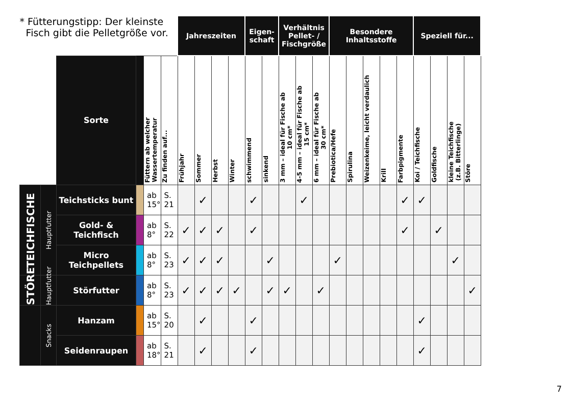| * Fütterungstipp: Der kleinste Fisch gibt die Pelletgröße vor. | | | | | | Jahreszeiten | | | | Eigen- schaft | | Verhältnis Pellet- / Fischgröße | | | Besondere Inhaltsstoffe | | | | | Speziell für... | | | |
| --- | --- | --- | --- | --- | --- | --- | --- | --- | --- | --- | --- | --- | --- | --- | --- | --- | --- | --- | --- | --- | --- | --- | --- |
| | | Sorte | | Füttern ab welcher Wassertemperatur | Zu finden auf... | Frühjahr | Sommer | Herbst | Winter | schwimmend | sinkend | 3 mm – ideal für Fische ab 10 cm* | 4-5 mm – ideal für Fische ab 15 cm* | 6 mm – ideal für Fische ab 30 cm* | Prebiotica/Hefe | Spirulina | Weizenkeime, leicht verdaulich | Krill | Farbpigmente | Koi / Teichfische | Goldfische | kleine Teichfische (z.B. Bitterlinge) | Störe |
| TEICHFISCHE | Hauptfutter | Teichsticks bunt | | ab 15° | S. 21 | | ✓ | | | ✓ | | | ✓ | | | | | | ✓ | ✓ | | | |
| | | Gold- & Teichfisch | | ab 8° | S. 22 | ✓ | ✓ | ✓ | | ✓ | | | | | | | | | ✓ | | ✓ | | |
| | | Micro Teichpellets | | ab 8° | S. 23 | ✓ | ✓ | ✓ | | | ✓ | | | | ✓ | | | | | | | ✓ | |
| STÖRE | Hauptfutter | Störfutter | | ab 8° | S. 23 | ✓ | ✓ | ✓ | ✓ | | ✓ | ✓ | | ✓ | | | | | | | | | ✓ |
| | Snacks | Hanzam | | ab 15° | S. 20 | | ✓ | | | ✓ | | | | | | | | | | ✓ | | | |
| | | Seidenraupen | | ab 18° | S. 21 | | ✓ | | | ✓ | | | | | | | | | | ✓ | | | |
7